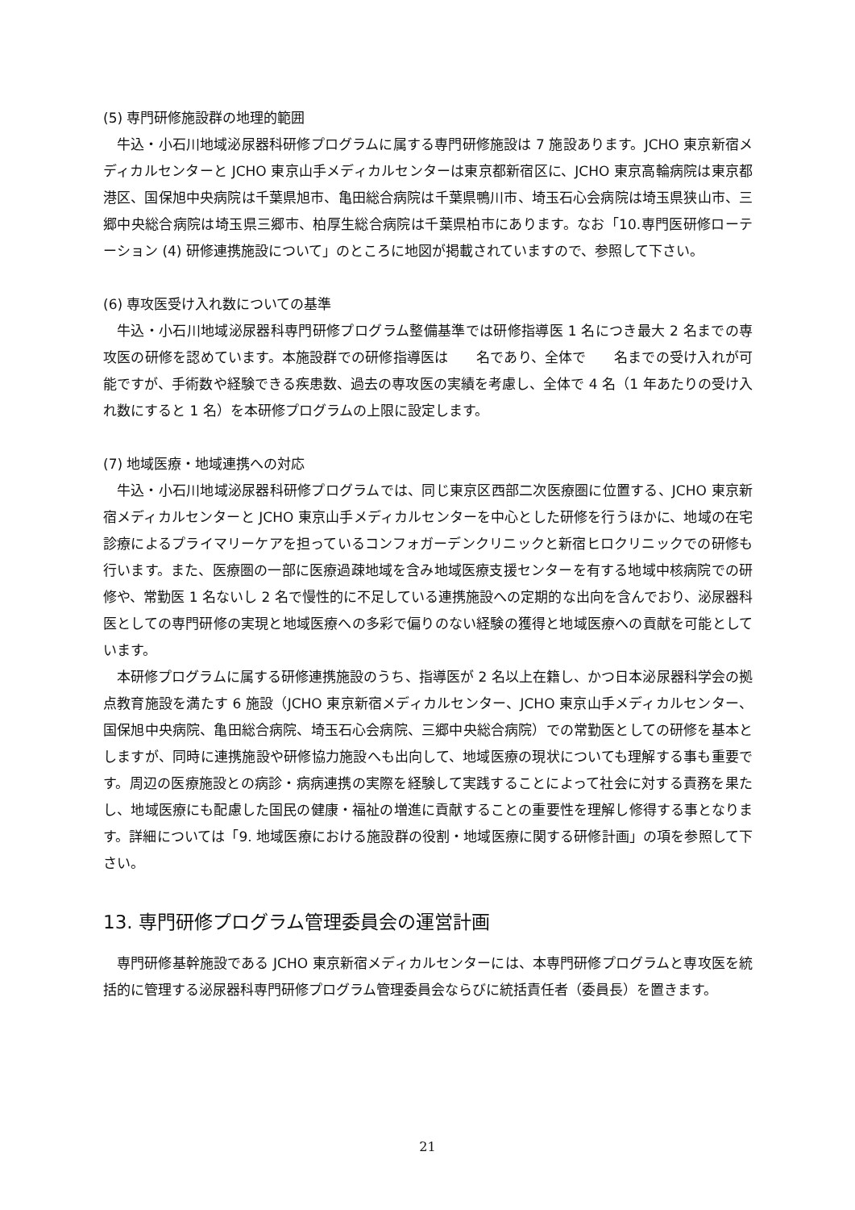(5) 専門研修施設群の地理的範囲
牛込・小石川地域泌尿器科研修プログラムに属する専門研修施設は 7 施設あります。JCHO 東京新宿メディカルセンターと JCHO 東京山手メディカルセンターは東京都新宿区に、JCHO 東京高輪病院は東京都港区、国保旭中央病院は千葉県旭市、亀田総合病院は千葉県鴨川市、埼玉石心会病院は埼玉県狭山市、三郷中央総合病院は埼玉県三郷市、柏厚生総合病院は千葉県柏市にあります。なお「10.専門医研修ローテーション (4) 研修連携施設について」のところに地図が掲載されていますので、参照して下さい。
(6) 専攻医受け入れ数についての基準
牛込・小石川地域泌尿器科専門研修プログラム整備基準では研修指導医 1 名につき最大 2 名までの専攻医の研修を認めています。本施設群での研修指導医は　　名であり、全体で　　名までの受け入れが可能ですが、手術数や経験できる疾患数、過去の専攻医の実績を考慮し、全体で 4 名（1 年あたりの受け入れ数にすると 1 名）を本研修プログラムの上限に設定します。
(7) 地域医療・地域連携への対応
牛込・小石川地域泌尿器科研修プログラムでは、同じ東京区西部二次医療圏に位置する、JCHO 東京新宿メディカルセンターと JCHO 東京山手メディカルセンターを中心とした研修を行うほかに、地域の在宅診療によるプライマリーケアを担っているコンフォガーデンクリニックと新宿ヒロクリニックでの研修も行います。また、医療圏の一部に医療過疎地域を含み地域医療支援センターを有する地域中核病院での研修や、常勤医 1 名ないし 2 名で慢性的に不足している連携施設への定期的な出向を含んでおり、泌尿器科医としての専門研修の実現と地域医療への多彩で偏りのない経験の獲得と地域医療への貢献を可能としています。
本研修プログラムに属する研修連携施設のうち、指導医が 2 名以上在籍し、かつ日本泌尿器科学会の拠点教育施設を満たす 6 施設（JCHO 東京新宿メディカルセンター、JCHO 東京山手メディカルセンター、国保旭中央病院、亀田総合病院、埼玉石心会病院、三郷中央総合病院）での常勤医としての研修を基本としますが、同時に連携施設や研修協力施設へも出向して、地域医療の現状についても理解する事も重要です。周辺の医療施設との病診・病病連携の実際を経験して実践することによって社会に対する責務を果たし、地域医療にも配慮した国民の健康・福祉の増進に貢献することの重要性を理解し修得する事となります。詳細については「9. 地域医療における施設群の役割・地域医療に関する研修計画」の項を参照して下さい。
13. 専門研修プログラム管理委員会の運営計画
専門研修基幹施設である JCHO 東京新宿メディカルセンターには、本専門研修プログラムと専攻医を統括的に管理する泌尿器科専門研修プログラム管理委員会ならびに統括責任者（委員長）を置きます。
21